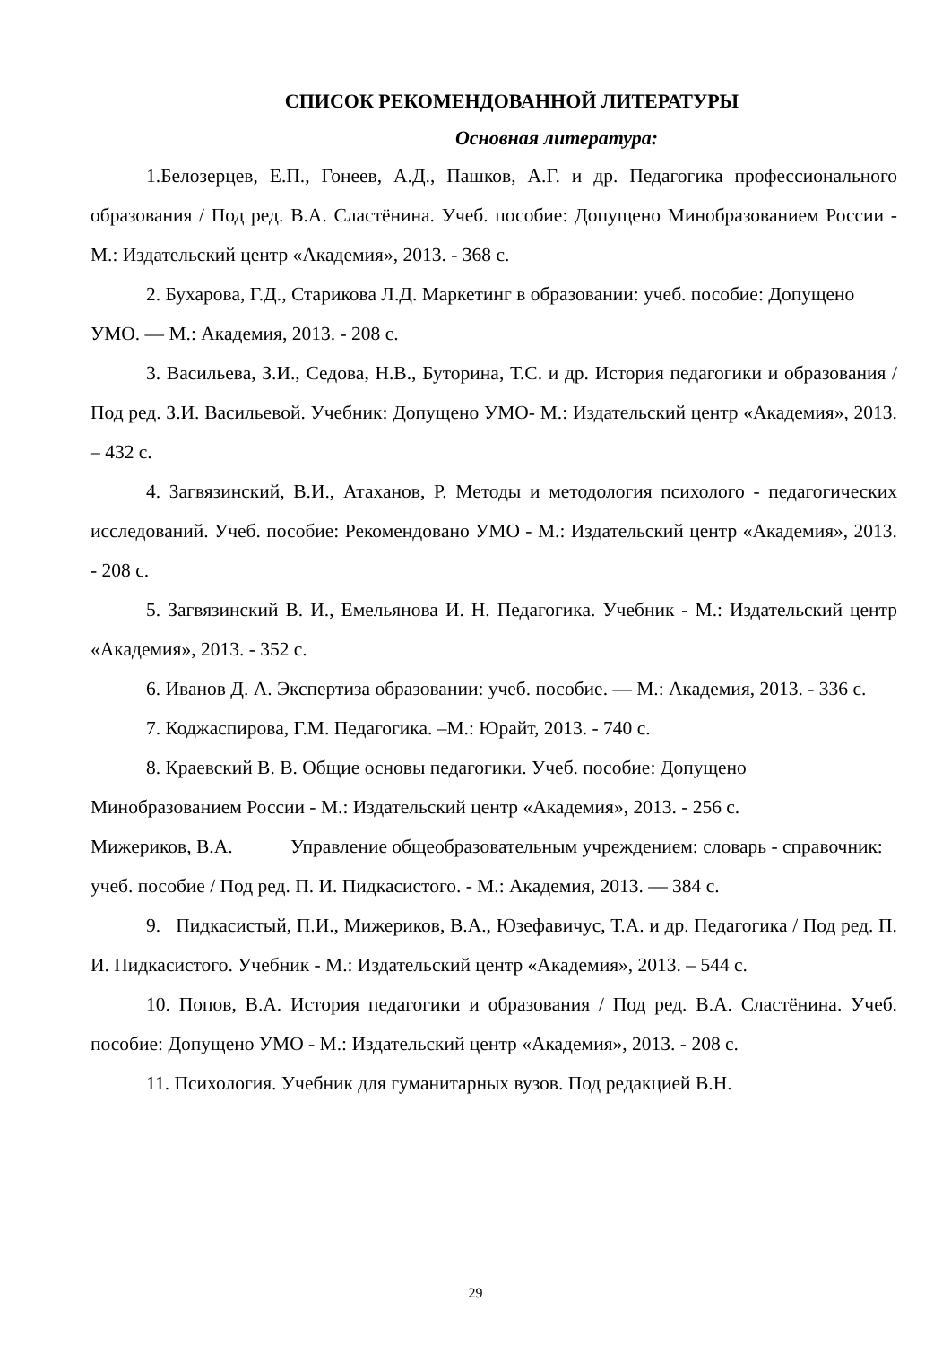СПИСОК РЕКОМЕНДОВАННОЙ ЛИТЕРАТУРЫ
Основная литература:
1.Белозерцев, Е.П., Гонеев, А.Д., Пашков, А.Г. и др. Педагогика профессионального образования / Под ред. В.А. Сластёнина. Учеб. пособие: Допущено Минобразованием России - М.: Издательский центр «Академия», 2013. - 368 с.
2. Бухарова, Г.Д., Старикова Л.Д. Маркетинг в образовании: учеб. пособие: Допущено УМО. — М.: Академия, 2013. - 208 с.
3. Васильева, З.И., Седова, Н.В., Буторина, Т.С. и др. История педагогики и образования / Под ред. З.И. Васильевой. Учебник: Допущено УМО- М.: Издательский центр «Академия», 2013. – 432 с.
4. Загвязинский, В.И., Атаханов, Р. Методы и методология психолого - педагогических исследований. Учеб. пособие: Рекомендовано УМО - М.: Издательский центр «Академия», 2013. - 208 с.
5. Загвязинский В. И., Емельянова И. Н. Педагогика. Учебник - М.: Издательский центр «Академия», 2013. - 352 с.
6. Иванов Д. А. Экспертиза образовании: учеб. пособие. — М.: Академия, 2013. - 336 с.
7. Коджаспирова, Г.М. Педагогика. –М.: Юрайт, 2013. - 740 с.
8. Краевский В. В. Общие основы педагогики. Учеб. пособие: Допущено Минобразованием России - М.: Издательский центр «Академия», 2013. - 256 с.
Мижериков, В.А. Управление общеобразовательным учреждением: словарь - справочник: учеб. пособие / Под ред. П. И. Пидкасистого. - М.: Академия, 2013. — 384 с.
9. Пидкасистый, П.И., Мижериков, В.А., Юзефавичус, Т.А. и др. Педагогика / Под ред. П. И. Пидкасистого. Учебник - М.: Издательский центр «Академия», 2013. – 544 с.
10. Попов, В.А. История педагогики и образования / Под ред. В.А. Сластёнина. Учеб. пособие: Допущено УМО - М.: Издательский центр «Академия», 2013. - 208 с.
11. Психология. Учебник для гуманитарных вузов. Под редакцией В.Н.
29